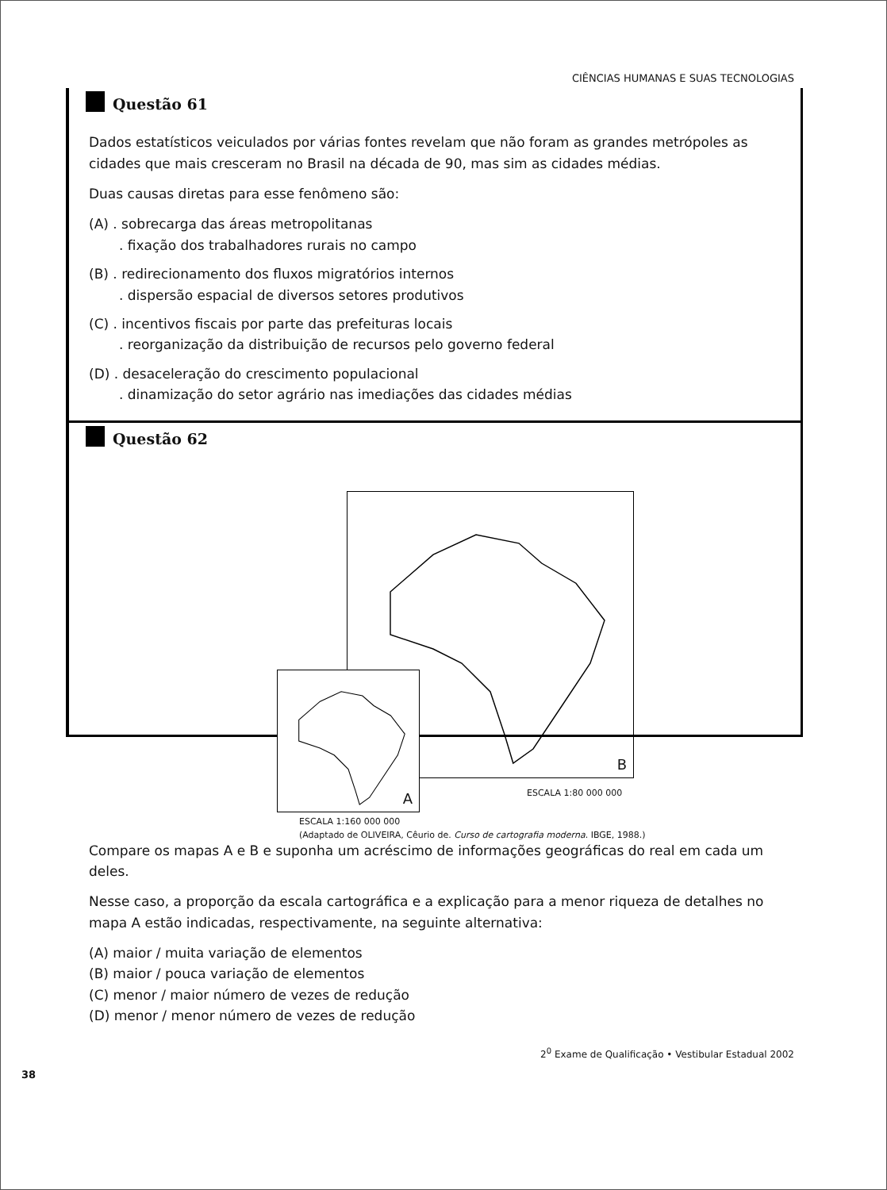CIÊNCIAS HUMANAS E SUAS TECNOLOGIAS
Questão 61
Dados estatísticos veiculados por várias fontes revelam que não foram as grandes metrópoles as cidades que mais cresceram no Brasil na década de 90, mas sim as cidades médias.
Duas causas diretas para esse fenômeno são:
(A) . sobrecarga das áreas metropolitanas
. fixação dos trabalhadores rurais no campo
(B) . redirecionamento dos fluxos migratórios internos
. dispersão espacial de diversos setores produtivos
(C) . incentivos fiscais por parte das prefeituras locais
. reorganização da distribuição de recursos pelo governo federal
(D) . desaceleração do crescimento populacional
. dinamização do setor agrário nas imediações das cidades médias
Questão 62
B
A
ESCALA 1:80 000 000
ESCALA 1:160 000 000
(Adaptado de OLIVEIRA, Cêurio de. Curso de cartografia moderna. IBGE, 1988.)
Compare os mapas A e B e suponha um acréscimo de informações geográficas do real em cada um deles.
Nesse caso, a proporção da escala cartográfica e a explicação para a menor riqueza de detalhes no mapa A estão indicadas, respectivamente, na seguinte alternativa:
(A) maior / muita variação de elementos
(B) maior / pouca variação de elementos
(C) menor / maior número de vezes de redução
(D) menor / menor número de vezes de redução
2<sup>0</sup> Exame de Qualificação • Vestibular Estadual 2002
38